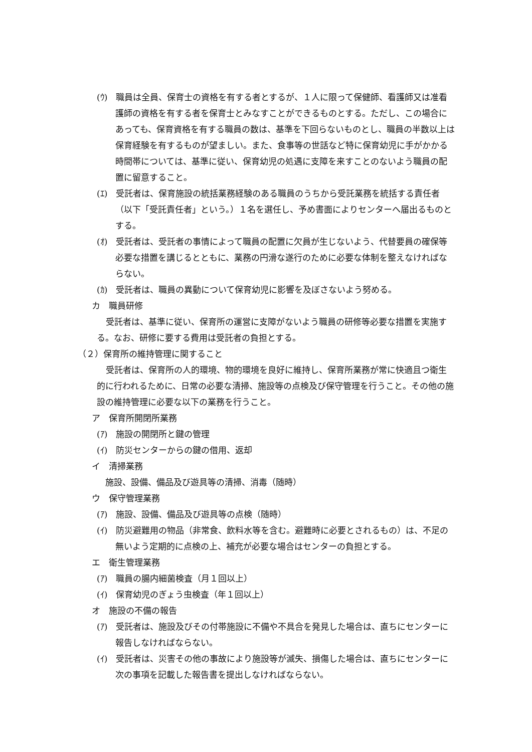(ｳ)　職員は全員、保育士の資格を有する者とするが、１人に限って保健師、看護師又は准看護師の資格を有する者を保育士とみなすことができるものとする。ただし、この場合にあっても、保育資格を有する職員の数は、基準を下回らないものとし、職員の半数以上は保育経験を有するものが望ましい。また、食事等の世話など特に保育幼児に手がかかる時間帯については、基準に従い、保育幼児の処遇に支障を来すことのないよう職員の配置に留意すること。
(ｴ)　受託者は、保育施設の統括業務経験のある職員のうちから受託業務を統括する責任者（以下「受託責任者」という。）１名を選任し、予め書面によりセンターへ届出るものとする。
(ｵ)　受託者は、受託者の事情によって職員の配置に欠員が生じないよう、代替要員の確保等必要な措置を講じるとともに、業務の円滑な遂行のために必要な体制を整えなければならない。
(ｶ)　受託者は、職員の異動について保育幼児に影響を及ぼさないよう努める。
カ　職員研修
受託者は、基準に従い、保育所の運営に支障がないよう職員の研修等必要な措置を実施する。なお、研修に要する費用は受託者の負担とする。
（２）保育所の維持管理に関すること
受託者は、保育所の人的環境、物的環境を良好に維持し、保育所業務が常に快適且つ衛生的に行われるために、日常の必要な清掃、施設等の点検及び保守管理を行うこと。その他の施設の維持管理に必要な以下の業務を行うこと。
ア　保育所開閉所業務
(ｱ)　施設の開閉所と鍵の管理
(ｲ)　防災センターからの鍵の借用、返却
イ　清掃業務
施設、設備、備品及び遊具等の清掃、消毒（随時）
ウ　保守管理業務
(ｱ)　施設、設備、備品及び遊具等の点検（随時）
(ｲ)　防災避難用の物品（非常食、飲料水等を含む。避難時に必要とされるもの）は、不足の無いよう定期的に点検の上、補充が必要な場合はセンターの負担とする。
エ　衛生管理業務
(ｱ)　職員の腸内細菌検査（月１回以上）
(ｲ)　保育幼児のぎょう虫検査（年１回以上）
オ　施設の不備の報告
(ｱ)　受託者は、施設及びその付帯施設に不備や不具合を発見した場合は、直ちにセンターに報告しなければならない。
(ｲ)　受託者は、災害その他の事故により施設等が滅失、損傷した場合は、直ちにセンターに次の事項を記載した報告書を提出しなければならない。